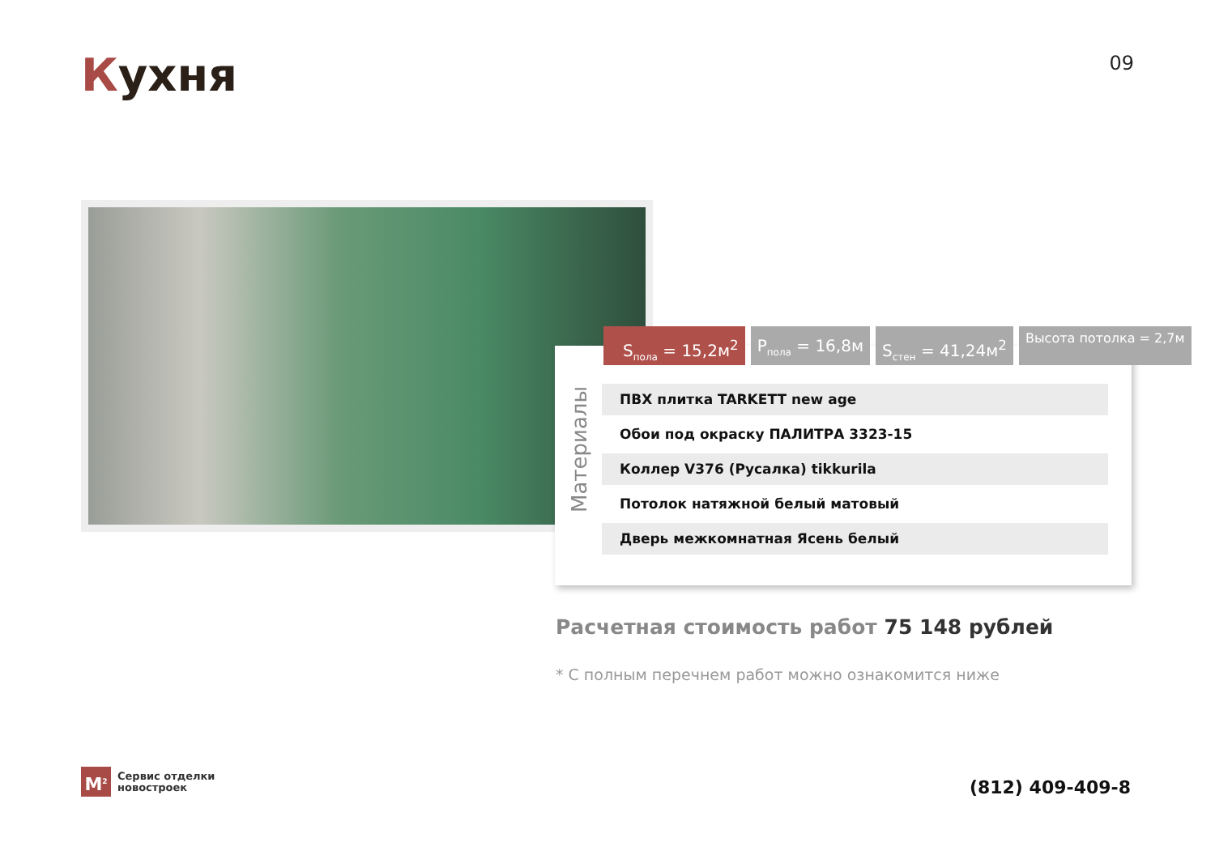Кухня 09
S<sub>пола</sub> = 15,2м<sup>2</sup> P<sub>пола</sub> = 16,8м S<sub>стен</sub> = 41,24м<sup>2</sup>
Высота потолка = 2,7м
Материалы
ПВХ плитка TARKETT new age
Обои под окраску ПАЛИТРА 3323-15
Коллер V376 (Русалка) tikkurila
Потолок натяжной белый матовый
Дверь межкомнатная Ясень белый
Расчетная стоимость работ 75 148 рублей
* С полным перечнем работ можно ознакомится ниже
М<sup>2</sup>
Сервис отделки
новостроек
(812) 409-409-8